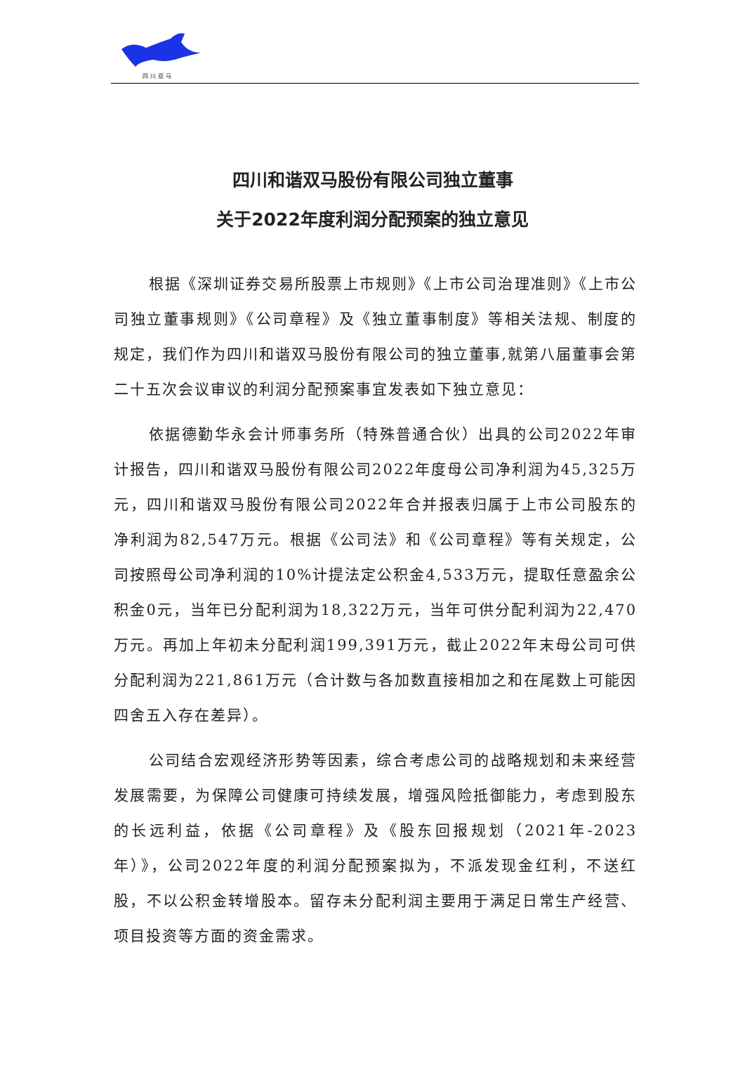四川双马
四川和谐双马股份有限公司独立董事
关于2022年度利润分配预案的独立意见
根据《深圳证券交易所股票上市规则》《上市公司治理准则》《上市公司独立董事规则》《公司章程》及《独立董事制度》等相关法规、制度的规定，我们作为四川和谐双马股份有限公司的独立董事,就第八届董事会第二十五次会议审议的利润分配预案事宜发表如下独立意见：
依据德勤华永会计师事务所（特殊普通合伙）出具的公司2022年审计报告，四川和谐双马股份有限公司2022年度母公司净利润为45,325万元，四川和谐双马股份有限公司2022年合并报表归属于上市公司股东的净利润为82,547万元。根据《公司法》和《公司章程》等有关规定，公司按照母公司净利润的10%计提法定公积金4,533万元，提取任意盈余公积金0元，当年已分配利润为18,322万元，当年可供分配利润为22,470万元。再加上年初未分配利润199,391万元，截止2022年末母公司可供分配利润为221,861万元（合计数与各加数直接相加之和在尾数上可能因四舍五入存在差异）。
公司结合宏观经济形势等因素，综合考虑公司的战略规划和未来经营发展需要，为保障公司健康可持续发展，增强风险抵御能力，考虑到股东的长远利益，依据《公司章程》及《股东回报规划（2021年-2023年）》，公司2022年度的利润分配预案拟为，不派发现金红利，不送红股，不以公积金转增股本。留存未分配利润主要用于满足日常生产经营、项目投资等方面的资金需求。